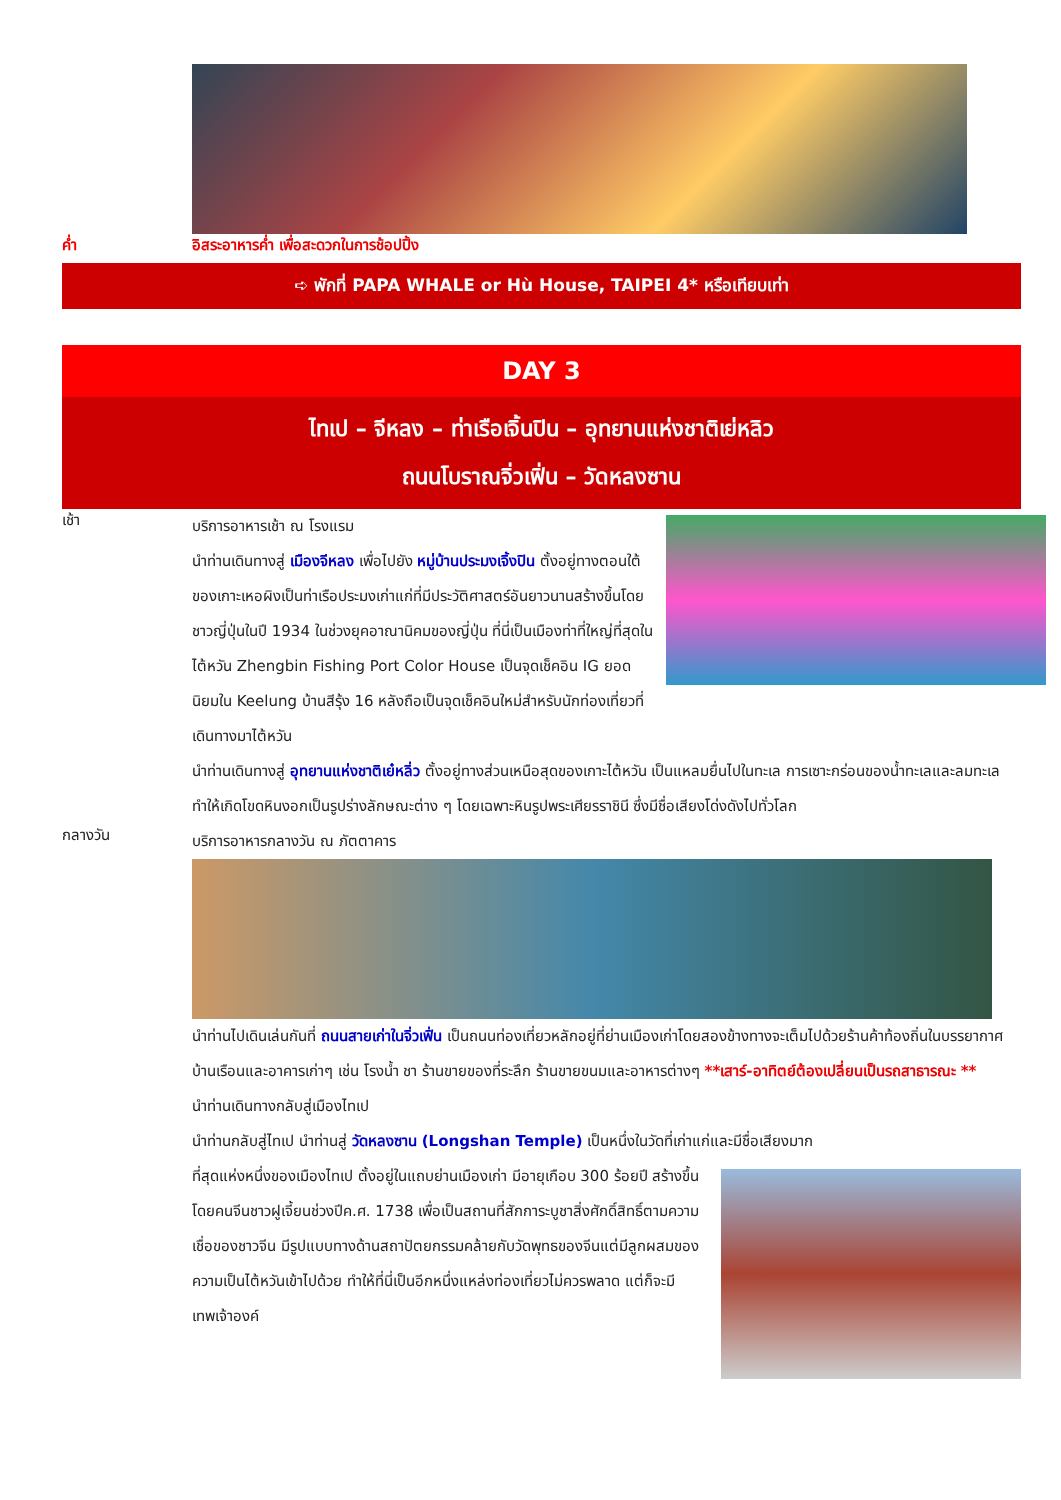ค่ำ อิสระอาหารค่ำ เพื่อสะดวกในการช้อปปิ้ง
➪ พักที่ PAPA WHALE or Hù House, TAIPEI 4* หรือเทียบเท่า
DAY 3
ไทเป – จีหลง – ท่าเรือเจิ้นปิน – อุทยานแห่งชาติเย่หลิว
ถนนโบราณจิ่วเฟิ่น – วัดหลงซาน
เช้า
บริการอาหารเช้า ณ โรงแรม
นำท่านเดินทางสู่ เมืองจีหลง เพื่อไปยัง หมู่บ้านประมงเจิ้งปิน ตั้งอยู่ทางตอนใต้ของเกาะเหอผิงเป็นท่าเรือประมงเก่าแก่ที่มีประวัติศาสตร์อันยาวนานสร้างขึ้นโดยชาวญี่ปุ่นในปี 1934 ในช่วงยุคอาณานิคมของญี่ปุ่น ที่นี่เป็นเมืองท่าที่ใหญ่ที่สุดในไต้หวัน Zhengbin Fishing Port Color House เป็นจุดเช็คอิน IG ยอดนิยมใน Keelung บ้านสีรุ้ง 16 หลังถือเป็นจุดเช็คอินใหม่สำหรับนักท่องเที่ยวที่เดินทางมาไต้หวัน
นำท่านเดินทางสู่ อุทยานแห่งชาติเย๋หลิ่ว ตั้งอยู่ทางส่วนเหนือสุดของเกาะไต้หวัน เป็นแหลมยื่นไปในทะเล การเซาะกร่อนของน้ำทะเลและลมทะเล ทำให้เกิดโขดหินงอกเป็นรูปร่างลักษณะต่าง ๆ โดยเฉพาะหินรูปพระเศียรราชินี ซึ่งมีชื่อเสียงโด่งดังไปทั่วโลก
กลางวัน
บริการอาหารกลางวัน ณ ภัตตาคาร
นำท่านไปเดินเล่นกันที่ ถนนสายเก่าในจิ่วเฟิ่น เป็นถนนท่องเที่ยวหลักอยู่ที่ย่านเมืองเก่าโดยสองข้างทางจะเต็มไปด้วยร้านค้าท้องถิ่นในบรรยากาศบ้านเรือนและอาคารเก่าๆ เช่น โรงน้ำ ชา ร้านขายของที่ระลึก ร้านขายขนมและอาหารต่างๆ **เสาร์-อาทิตย์ต้องเปลี่ยนเป็นรถสาธารณะ **
นำท่านเดินทางกลับสู่เมืองไทเป
นำท่านกลับสู่ไทเป นำท่านสู่ วัดหลงซาน (Longshan Temple) เป็นหนึ่งในวัดที่เก่าแก่และมีชื่อเสียงมาก
ที่สุดแห่งหนึ่งของเมืองไทเป ตั้งอยู่ในแถบย่านเมืองเก่า มีอายุเกือบ 300 ร้อยปี สร้างขึ้นโดยคนจีนชาวฝูเจี้ยนช่วงปีค.ศ. 1738 เพื่อเป็นสถานที่สักการะบูชาสิ่งศักดิ์สิทธิ์ตามความเชื่อของชาวจีน มีรูปแบบทางด้านสถาปัตยกรรมคล้ายกับวัดพุทธของจีนแต่มีลูกผสมของความเป็นไต้หวันเข้าไปด้วย ทำให้ที่นี่เป็นอีกหนึ่งแหล่งท่องเที่ยวไม่ควรพลาด แต่ก็จะมีเทพเจ้าองค์